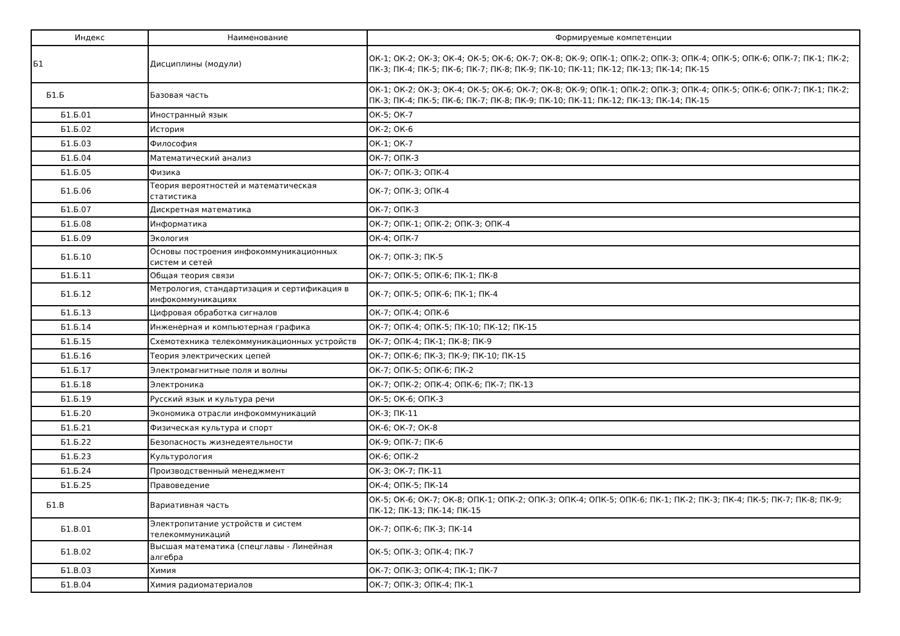| Индекс | Наименование | Формируемые компетенции |
| --- | --- | --- |
| Б1 | Дисциплины (модули) | ОК-1; ОК-2; ОК-3; ОК-4; ОК-5; ОК-6; ОК-7; ОК-8; ОК-9; ОПК-1; ОПК-2; ОПК-3; ОПК-4; ОПК-5; ОПК-6; ОПК-7; ПК-1; ПК-2; ПК-3; ПК-4; ПК-5; ПК-6; ПК-7; ПК-8; ПК-9; ПК-10; ПК-11; ПК-12; ПК-13; ПК-14; ПК-15 |
| Б1.Б | Базовая часть | ОК-1; ОК-2; ОК-3; ОК-4; ОК-5; ОК-6; ОК-7; ОК-8; ОК-9; ОПК-1; ОПК-2; ОПК-3; ОПК-4; ОПК-5; ОПК-6; ОПК-7; ПК-1; ПК-2; ПК-3; ПК-4; ПК-5; ПК-6; ПК-7; ПК-8; ПК-9; ПК-10; ПК-11; ПК-12; ПК-13; ПК-14; ПК-15 |
| Б1.Б.01 | Иностранный язык | ОК-5; ОК-7 |
| Б1.Б.02 | История | ОК-2; ОК-6 |
| Б1.Б.03 | Философия | ОК-1; ОК-7 |
| Б1.Б.04 | Математический анализ | ОК-7; ОПК-3 |
| Б1.Б.05 | Физика | ОК-7; ОПК-3; ОПК-4 |
| Б1.Б.06 | Теория вероятностей и математическая статистика | ОК-7; ОПК-3; ОПК-4 |
| Б1.Б.07 | Дискретная математика | ОК-7; ОПК-3 |
| Б1.Б.08 | Информатика | ОК-7; ОПК-1; ОПК-2; ОПК-3; ОПК-4 |
| Б1.Б.09 | Экология | ОК-4; ОПК-7 |
| Б1.Б.10 | Основы построения инфокоммуникационных систем и сетей | ОК-7; ОПК-3; ПК-5 |
| Б1.Б.11 | Общая теория связи | ОК-7; ОПК-5; ОПК-6; ПК-1; ПК-8 |
| Б1.Б.12 | Метрология, стандартизация и сертификация в инфокоммуникациях | ОК-7; ОПК-5; ОПК-6; ПК-1; ПК-4 |
| Б1.Б.13 | Цифровая обработка сигналов | ОК-7; ОПК-4; ОПК-6 |
| Б1.Б.14 | Инженерная и компьютерная графика | ОК-7; ОПК-4; ОПК-5; ПК-10; ПК-12; ПК-15 |
| Б1.Б.15 | Схемотехника телекоммуникационных устройств | ОК-7; ОПК-4; ПК-1; ПК-8; ПК-9 |
| Б1.Б.16 | Теория электрических цепей | ОК-7; ОПК-6; ПК-3; ПК-9; ПК-10; ПК-15 |
| Б1.Б.17 | Электромагнитные поля и волны | ОК-7; ОПК-5; ОПК-6; ПК-2 |
| Б1.Б.18 | Электроника | ОК-7; ОПК-2; ОПК-4; ОПК-6; ПК-7; ПК-13 |
| Б1.Б.19 | Русский язык и культура речи | ОК-5; ОК-6; ОПК-3 |
| Б1.Б.20 | Экономика отрасли инфокоммуникаций | ОК-3; ПК-11 |
| Б1.Б.21 | Физическая культура и спорт | ОК-6; ОК-7; ОК-8 |
| Б1.Б.22 | Безопасность жизнедеятельности | ОК-9; ОПК-7; ПК-6 |
| Б1.Б.23 | Культурология | ОК-6; ОПК-2 |
| Б1.Б.24 | Производственный менеджмент | ОК-3; ОК-7; ПК-11 |
| Б1.Б.25 | Правоведение | ОК-4; ОПК-5; ПК-14 |
| Б1.В | Вариативная часть | ОК-5; ОК-6; ОК-7; ОК-8; ОПК-1; ОПК-2; ОПК-3; ОПК-4; ОПК-5; ОПК-6; ПК-1; ПК-2; ПК-3; ПК-4; ПК-5; ПК-7; ПК-8; ПК-9; ПК-12; ПК-13; ПК-14; ПК-15 |
| Б1.В.01 | Электропитание устройств и систем телекоммуникаций | ОК-7; ОПК-6; ПК-3; ПК-14 |
| Б1.В.02 | Высшая математика (спецглавы - Линейная алгебра | ОК-5; ОПК-3; ОПК-4; ПК-7 |
| Б1.В.03 | Химия | ОК-7; ОПК-3; ОПК-4; ПК-1; ПК-7 |
| Б1.В.04 | Химия радиоматериалов | ОК-7; ОПК-3; ОПК-4; ПК-1 |